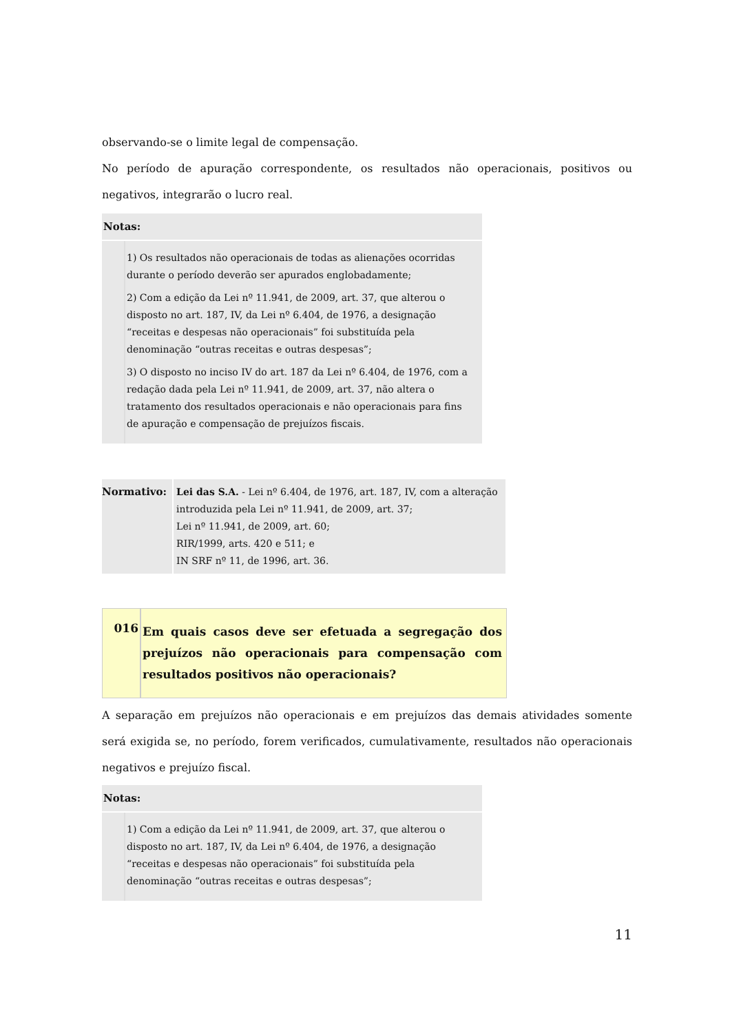observando-se o limite legal de compensação.
No período de apuração correspondente, os resultados não operacionais, positivos ou negativos, integrarão o lucro real.
Notas:
1) Os resultados não operacionais de todas as alienações ocorridas durante o período deverão ser apurados englobadamente;
2) Com a edição da Lei nº 11.941, de 2009, art. 37, que alterou o disposto no art. 187, IV, da Lei nº 6.404, de 1976, a designação “receitas e despesas não operacionais” foi substituída pela denominação “outras receitas e outras despesas”;
3) O disposto no inciso IV do art. 187 da Lei nº 6.404, de 1976, com a redação dada pela Lei nº 11.941, de 2009, art. 37, não altera o tratamento dos resultados operacionais e não operacionais para fins de apuração e compensação de prejuízos fiscais.
Normativo: Lei das S.A. - Lei nº 6.404, de 1976, art. 187, IV, com a alteração introduzida pela Lei nº 11.941, de 2009, art. 37;
Lei nº 11.941, de 2009, art. 60;
RIR/1999, arts. 420 e 511; e
IN SRF nº 11, de 1996, art. 36.
016
Em quais casos deve ser efetuada a segregação dos prejuízos não operacionais para compensação com resultados positivos não operacionais?
A separação em prejuízos não operacionais e em prejuízos das demais atividades somente será exigida se, no período, forem verificados, cumulativamente, resultados não operacionais negativos e prejuízo fiscal.
Notas:
1) Com a edição da Lei nº 11.941, de 2009, art. 37, que alterou o disposto no art. 187, IV, da Lei nº 6.404, de 1976, a designação “receitas e despesas não operacionais” foi substituída pela denominação “outras receitas e outras despesas”;
11